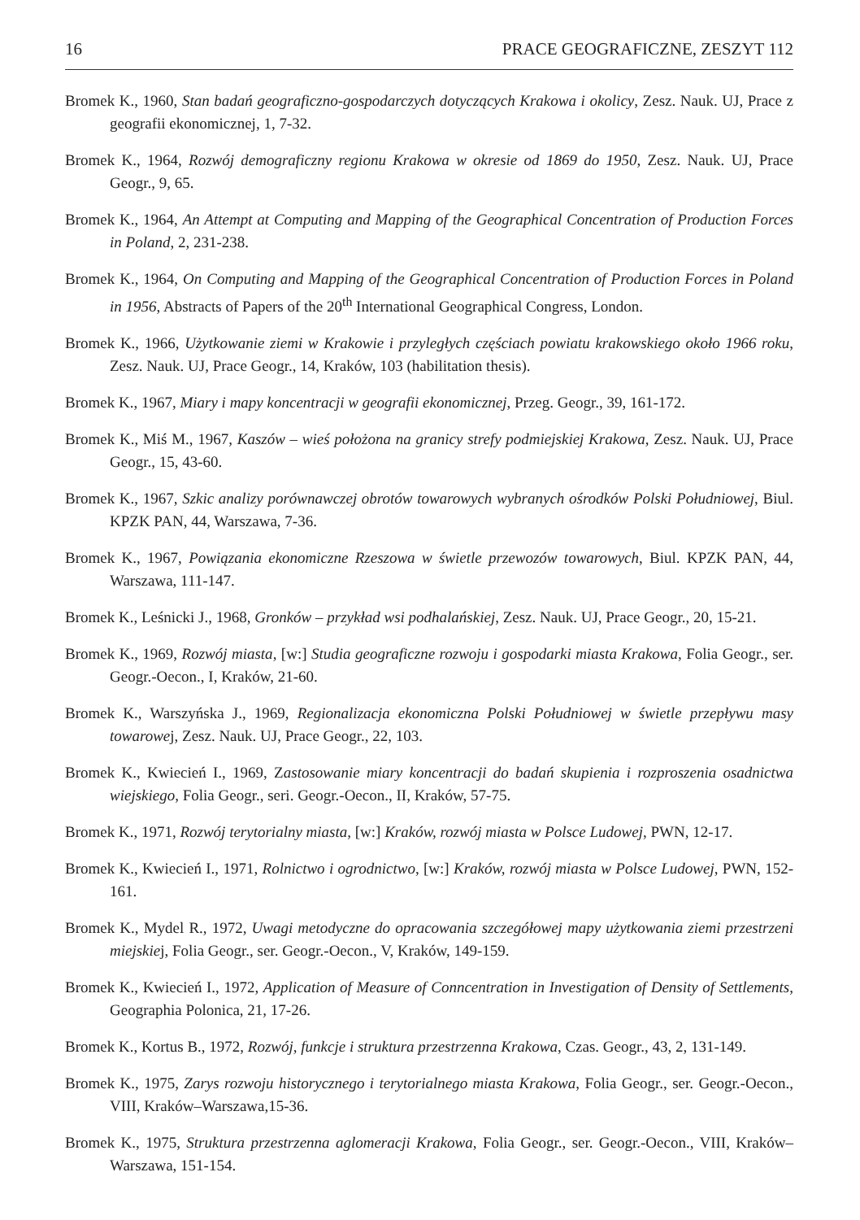16 PRACE GEOGRAFICZNE, ZESZYT 112
Bromek K., 1960, Stan badań geograficzno-gospodarczych dotyczących Krakowa i okolicy, Zesz. Nauk. UJ, Prace z geografii ekonomicznej, 1, 7-32.
Bromek K., 1964, Rozwój demograficzny regionu Krakowa w okresie od 1869 do 1950, Zesz. Nauk. UJ, Prace Geogr., 9, 65.
Bromek K., 1964, An Attempt at Computing and Mapping of the Geographical Concentration of Production Forces in Poland, 2, 231-238.
Bromek K., 1964, On Computing and Mapping of the Geographical Concentration of Production Forces in Poland in 1956, Abstracts of Papers of the 20<sup>th</sup> International Geographical Congress, London.
Bromek K., 1966, Użytkowanie ziemi w Krakowie i przyległych częściach powiatu krakowskiego około 1966 roku, Zesz. Nauk. UJ, Prace Geogr., 14, Kraków, 103 (habilitation thesis).
Bromek K., 1967, Miary i mapy koncentracji w geografii ekonomicznej, Przeg. Geogr., 39, 161-172.
Bromek K., Miś M., 1967, Kaszów – wieś położona na granicy strefy podmiejskiej Krakowa, Zesz. Nauk. UJ, Prace Geogr., 15, 43-60.
Bromek K., 1967, Szkic analizy porównawczej obrotów towarowych wybranych ośrodków Polski Południowej, Biul. KPZK PAN, 44, Warszawa, 7-36.
Bromek K., 1967, Powiązania ekonomiczne Rzeszowa w świetle przewozów towarowych, Biul. KPZK PAN, 44, Warszawa, 111-147.
Bromek K., Leśnicki J., 1968, Gronków – przykład wsi podhalańskiej, Zesz. Nauk. UJ, Prace Geogr., 20, 15-21.
Bromek K., 1969, Rozwój miasta, [w:] Studia geograficzne rozwoju i gospodarki miasta Krakowa, Folia Geogr., ser. Geogr.-Oecon., I, Kraków, 21-60.
Bromek K., Warszyńska J., 1969, Regionalizacja ekonomiczna Polski Południowej w świetle przepływu masy towarowej, Zesz. Nauk. UJ, Prace Geogr., 22, 103.
Bromek K., Kwiecień I., 1969, Zastosowanie miary koncentracji do badań skupienia i rozproszenia osadnictwa wiejskiego, Folia Geogr., seri. Geogr.-Oecon., II, Kraków, 57-75.
Bromek K., 1971, Rozwój terytorialny miasta, [w:] Kraków, rozwój miasta w Polsce Ludowej, PWN, 12-17.
Bromek K., Kwiecień I., 1971, Rolnictwo i ogrodnictwo, [w:] Kraków, rozwój miasta w Polsce Ludowej, PWN, 152-161.
Bromek K., Mydel R., 1972, Uwagi metodyczne do opracowania szczegółowej mapy użytkowania ziemi przestrzeni miejskiej, Folia Geogr., ser. Geogr.-Oecon., V, Kraków, 149-159.
Bromek K., Kwiecień I., 1972, Application of Measure of Conncentration in Investigation of Density of Settlements, Geographia Polonica, 21, 17-26.
Bromek K., Kortus B., 1972, Rozwój, funkcje i struktura przestrzenna Krakowa, Czas. Geogr., 43, 2, 131-149.
Bromek K., 1975, Zarys rozwoju historycznego i terytorialnego miasta Krakowa, Folia Geogr., ser. Geogr.-Oecon., VIII, Kraków–Warszawa,15-36.
Bromek K., 1975, Struktura przestrzenna aglomeracji Krakowa, Folia Geogr., ser. Geogr.-Oecon., VIII, Kraków–Warszawa, 151-154.